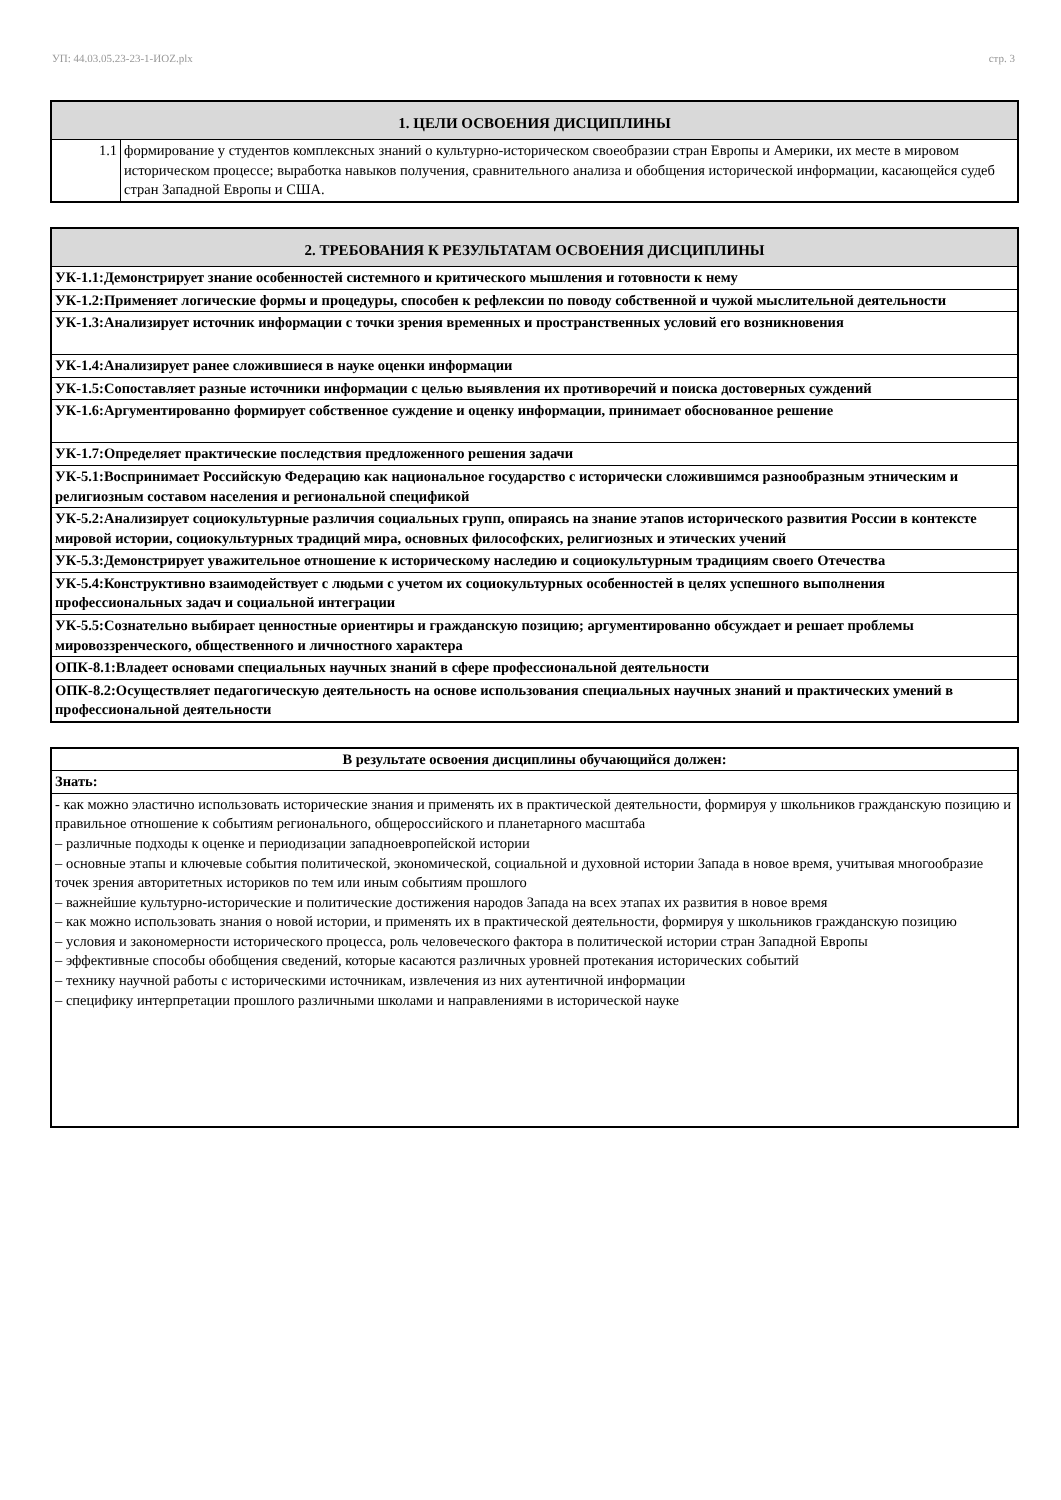УП: 44.03.05.23-23-1-ИОZ.plx стр. 3
| 1. ЦЕЛИ ОСВОЕНИЯ ДИСЦИПЛИНЫ | |
| --- | --- |
| 1.1 | формирование у студентов комплексных знаний о культурно-историческом своеобразии стран Европы и Америки, их месте в мировом историческом процессе; выработка навыков получения, сравнительного анализа и обобщения исторической информации, касающейся судеб стран Западной Европы и США. |
| 2. ТРЕБОВАНИЯ К РЕЗУЛЬТАТАМ ОСВОЕНИЯ ДИСЦИПЛИНЫ |
| --- |
| УК-1.1:Демонстрирует знание особенностей системного и критического мышления и готовности к нему |
| УК-1.2:Применяет логические формы и процедуры, способен к рефлексии по поводу собственной и чужой мыслительной деятельности |
| УК-1.3:Анализирует источник информации с точки зрения временных и пространственных условий его возникновения |
| УК-1.4:Анализирует ранее сложившиеся в науке оценки информации |
| УК-1.5:Сопоставляет разные источники информации с целью выявления их противоречий и поиска достоверных суждений |
| УК-1.6:Аргументированно формирует собственное суждение и оценку информации, принимает обоснованное решение |
| УК-1.7:Определяет практические последствия предложенного решения задачи |
| УК-5.1:Воспринимает Российскую Федерацию как национальное государство с исторически сложившимся разнообразным этническим и религиозным составом населения и региональной спецификой |
| УК-5.2:Анализирует социокультурные различия социальных групп, опираясь на знание этапов исторического развития России в контексте мировой истории, социокультурных традиций мира, основных философских, религиозных и этических учений |
| УК-5.3:Демонстрирует уважительное отношение к историческому наследию и социокультурным традициям своего Отечества |
| УК-5.4:Конструктивно взаимодействует с людьми с учетом их социокультурных особенностей в целях успешного выполнения профессиональных задач и социальной интеграции |
| УК-5.5:Сознательно выбирает ценностные ориентиры и гражданскую позицию; аргументированно обсуждает и решает проблемы мировоззренческого, общественного и личностного характера |
| ОПК-8.1:Владеет основами специальных научных знаний в сфере профессиональной деятельности |
| ОПК-8.2:Осуществляет педагогическую деятельность на основе использования специальных научных знаний и практических умений в профессиональной деятельности |
| В результате освоения дисциплины обучающийся должен: |
| Знать: |
| - как можно эластично использовать исторические знания и применять их в практической деятельности, формируя у школьников гражданскую позицию и правильное отношение к событиям регионального, общероссийского и планетарного масштаба – различные подходы к оценке и периодизации западноевропейской истории – основные этапы и ключевые события политической, экономической, социальной и духовной истории Запада в новое время, учитывая многообразие точек зрения авторитетных историков по тем или иным событиям прошлого – важнейшие культурно-исторические и политические достижения народов Запада на всех этапах их развития в новое время – как можно использовать знания о новой истории, и применять их в практической деятельности, формируя у школьников гражданскую позицию – условия и закономерности исторического процесса, роль человеческого фактора в политической истории стран Западной Европы – эффективные способы обобщения сведений, которые касаются различных уровней протекания исторических событий – технику научной работы с историческими источникам, извлечения из них аутентичной информации – специфику интерпретации прошлого различными школами и направлениями в исторической науке |